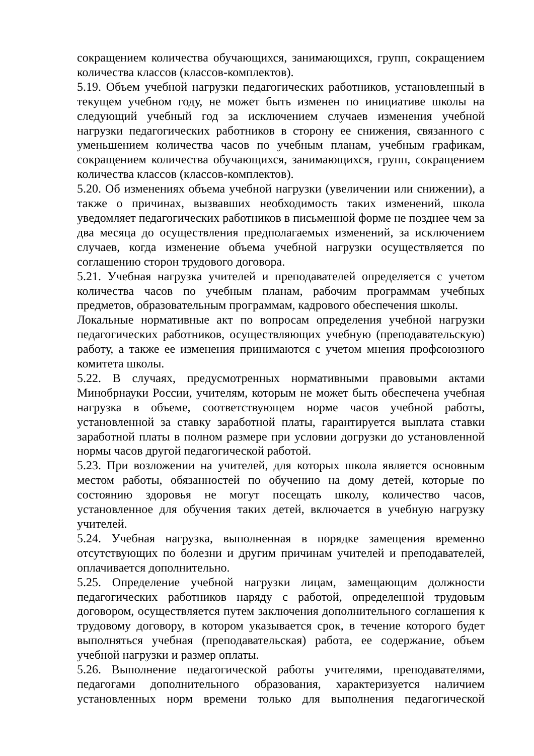сокращением количества обучающихся, занимающихся, групп, сокращением количества классов (классов-комплектов).
5.19. Объем учебной нагрузки педагогических работников, установленный в текущем учебном году, не может быть изменен по инициативе школы на следующий учебный год за исключением случаев изменения учебной нагрузки педагогических работников в сторону ее снижения, связанного с уменьшением количества часов по учебным планам, учебным графикам, сокращением количества обучающихся, занимающихся, групп, сокращением количества классов (классов-комплектов).
5.20. Об изменениях объема учебной нагрузки (увеличении или снижении), а также о причинах, вызвавших необходимость таких изменений, школа уведомляет педагогических работников в письменной форме не позднее чем за два месяца до осуществления предполагаемых изменений, за исключением случаев, когда изменение объема учебной нагрузки осуществляется по соглашению сторон трудового договора.
5.21. Учебная нагрузка учителей и преподавателей определяется с учетом количества часов по учебным планам, рабочим программам учебных предметов, образовательным программам, кадрового обеспечения школы.
Локальные нормативные акт по вопросам определения учебной нагрузки педагогических работников, осуществляющих учебную (преподавательскую) работу, а также ее изменения принимаются с учетом мнения профсоюзного комитета школы.
5.22. В случаях, предусмотренных нормативными правовыми актами Минобрнауки России, учителям, которым не может быть обеспечена учебная нагрузка в объеме, соответствующем норме часов учебной работы, установленной за ставку заработной платы, гарантируется выплата ставки заработной платы в полном размере при условии догрузки до установленной нормы часов другой педагогической работой.
5.23. При возложении на учителей, для которых школа является основным местом работы, обязанностей по обучению на дому детей, которые по состоянию здоровья не могут посещать школу, количество часов, установленное для обучения таких детей, включается в учебную нагрузку учителей.
5.24. Учебная нагрузка, выполненная в порядке замещения временно отсутствующих по болезни и другим причинам учителей и преподавателей, оплачивается дополнительно.
5.25. Определение учебной нагрузки лицам, замещающим должности педагогических работников наряду с работой, определенной трудовым договором, осуществляется путем заключения дополнительного соглашения к трудовому договору, в котором указывается срок, в течение которого будет выполняться учебная (преподавательская) работа, ее содержание, объем учебной нагрузки и размер оплаты.
5.26. Выполнение педагогической работы учителями, преподавателями, педагогами дополнительного образования, характеризуется наличием установленных норм времени только для выполнения педагогической